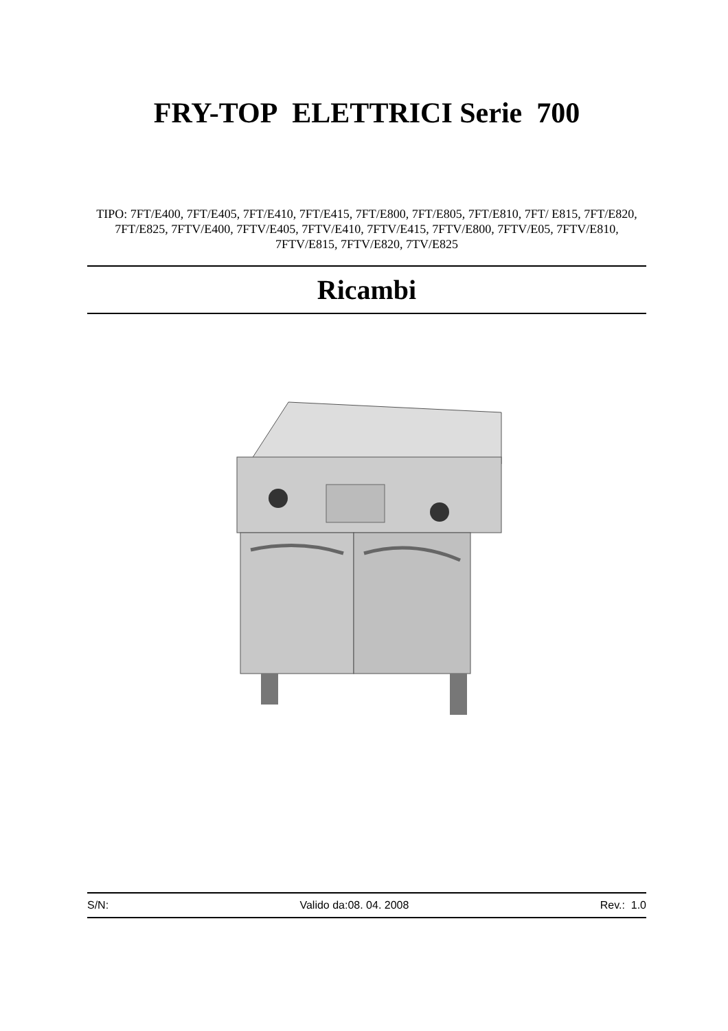FRY-TOP ELETTRICI Serie 700
TIPO: 7FT/E400, 7FT/E405, 7FT/E410, 7FT/E415, 7FT/E800, 7FT/E805, 7FT/E810, 7FT/ E815, 7FT/E820, 7FT/E825, 7FTV/E400, 7FTV/E405, 7FTV/E410, 7FTV/E415, 7FTV/E800, 7FTV/E05, 7FTV/E810, 7FTV/E815, 7FTV/E820, 7TV/E825
Ricambi
S/N: Valido da:08. 04. 2008 Rev.: 1.0